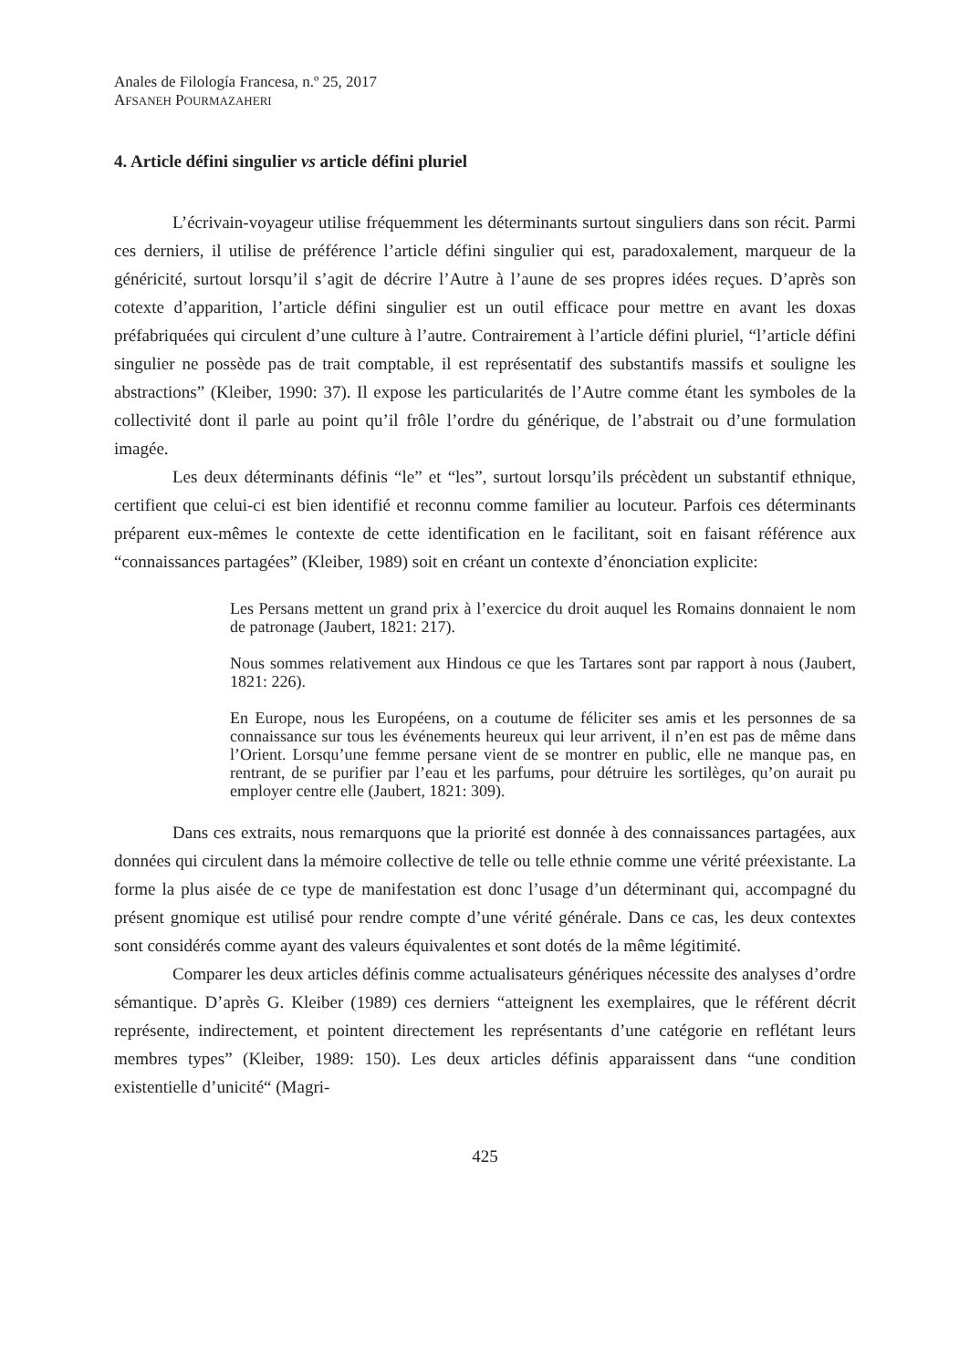Anales de Filología Francesa, n.º 25, 2017
AFSANEH POURMAZAHERI
4. Article défini singulier vs article défini pluriel
L’écrivain-voyageur utilise fréquemment les déterminants surtout singuliers dans son récit. Parmi ces derniers, il utilise de préférence l’article défini singulier qui est, paradoxalement, marqueur de la généricité, surtout lorsqu’il s’agit de décrire l’Autre à l’aune de ses propres idées reçues. D’après son cotexte d’apparition, l’article défini singulier est un outil efficace pour mettre en avant les doxas préfabriquées qui circulent d’une culture à l’autre. Contrairement à l’article défini pluriel, “l’article défini singulier ne possède pas de trait comptable, il est représentatif des substantifs massifs et souligne les abstractions” (Kleiber, 1990: 37). Il expose les particularités de l’Autre comme étant les symboles de la collectivité dont il parle au point qu’il frôle l’ordre du générique, de l’abstrait ou d’une formulation imagée.
Les deux déterminants définis “le” et “les”, surtout lorsqu’ils précèdent un substantif ethnique, certifient que celui-ci est bien identifié et reconnu comme familier au locuteur. Parfois ces déterminants préparent eux-mêmes le contexte de cette identification en le facilitant, soit en faisant référence aux “connaissances partagées” (Kleiber, 1989) soit en créant un contexte d’énonciation explicite:
Les Persans mettent un grand prix à l’exercice du droit auquel les Romains donnaient le nom de patronage (Jaubert, 1821: 217).
Nous sommes relativement aux Hindous ce que les Tartares sont par rapport à nous (Jaubert, 1821: 226).
En Europe, nous les Européens, on a coutume de féliciter ses amis et les personnes de sa connaissance sur tous les événements heureux qui leur arrivent, il n’en est pas de même dans l’Orient. Lorsqu’une femme persane vient de se montrer en public, elle ne manque pas, en rentrant, de se purifier par l’eau et les parfums, pour détruire les sortilèges, qu’on aurait pu employer centre elle (Jaubert, 1821: 309).
Dans ces extraits, nous remarquons que la priorité est donnée à des connaissances partagées, aux données qui circulent dans la mémoire collective de telle ou telle ethnie comme une vérité préexistante. La forme la plus aisée de ce type de manifestation est donc l’usage d’un déterminant qui, accompagné du présent gnomique est utilisé pour rendre compte d’une vérité générale. Dans ce cas, les deux contextes sont considérés comme ayant des valeurs équivalentes et sont dotés de la même légitimité.
Comparer les deux articles définis comme actualisateurs génériques nécessite des analyses d’ordre sémantique. D’après G. Kleiber (1989) ces derniers “atteignent les exemplaires, que le référent décrit représente, indirectement, et pointent directement les représentants d’une catégorie en reflétant leurs membres types” (Kleiber, 1989: 150). Les deux articles définis apparaissent dans “une condition existentielle d’unicité“ (Magri-
425